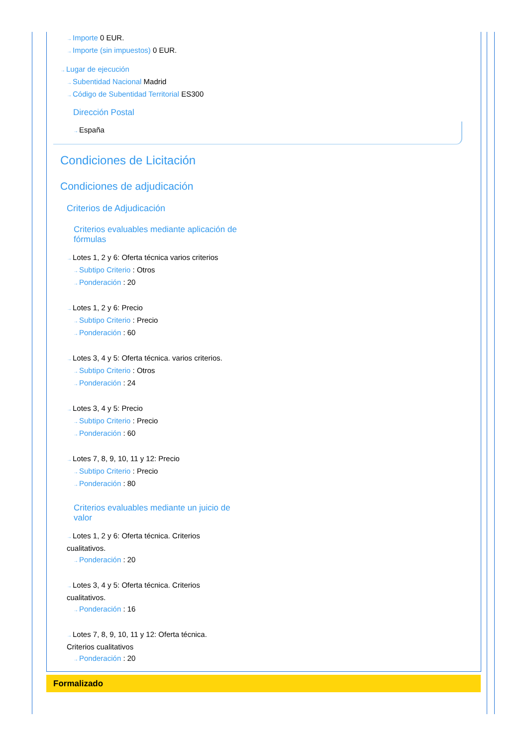→Importe 0 EUR.
→Importe (sin impuestos) 0 EUR.
→Lugar de ejecución
→Subentidad Nacional Madrid
→Código de Subentidad Territorial ES300
Dirección Postal
→España
Condiciones de Licitación
Condiciones de adjudicación
Criterios de Adjudicación
Criterios evaluables mediante aplicación de fórmulas
→Lotes 1, 2 y 6: Oferta técnica varios criterios
→Subtipo Criterio : Otros
→Ponderación : 20
→Lotes 1, 2 y 6: Precio
→Subtipo Criterio : Precio
→Ponderación : 60
→Lotes 3, 4 y 5: Oferta técnica. varios criterios.
→Subtipo Criterio : Otros
→Ponderación : 24
→Lotes 3, 4 y 5: Precio
→Subtipo Criterio : Precio
→Ponderación : 60
→Lotes 7, 8, 9, 10, 11 y 12: Precio
→Subtipo Criterio : Precio
→Ponderación : 80
Criterios evaluables mediante un juicio de valor
→Lotes 1, 2 y 6: Oferta técnica. Criterios cualitativos.
→Ponderación : 20
→Lotes 3, 4 y 5: Oferta técnica. Criterios cualitativos.
→Ponderación : 16
→Lotes 7, 8, 9, 10, 11 y 12: Oferta técnica. Criterios cualitativos
→Ponderación : 20
Formalizado